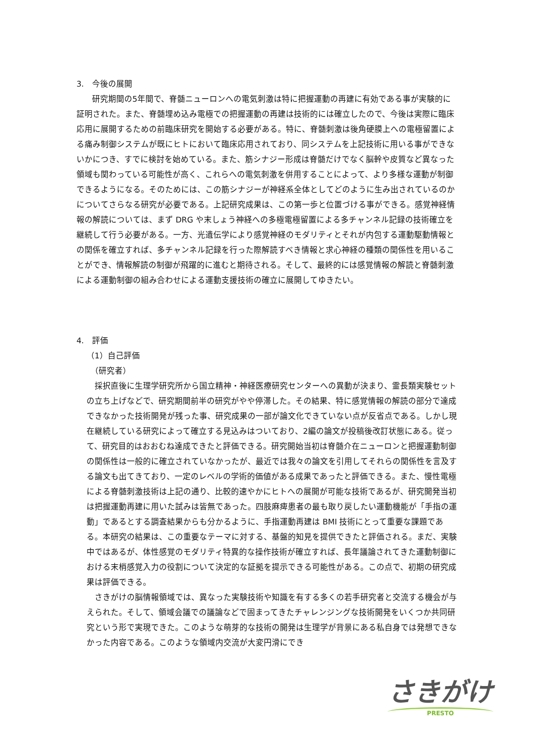3.　今後の展開
研究期間の5年間で、脊髄ニューロンへの電気刺激は特に把握運動の再建に有効である事が実験的に証明された。また、脊髄埋め込み電極での把握運動の再建は技術的には確立したので、今後は実際に臨床応用に展開するための前臨床研究を開始する必要がある。特に、脊髄刺激は後角硬膜上への電極留置による痛み制御システムが既にヒトにおいて臨床応用されており、同システムを上記技術に用いる事ができないかにつき、すでに検討を始めている。また、筋シナジー形成は脊髄だけでなく脳幹や皮質など異なった領域も関わっている可能性が高く、これらへの電気刺激を併用することによって、より多様な運動が制御できるようになる。そのためには、この筋シナジーが神経系全体としてどのように生み出されているのかについてさらなる研究が必要である。上記研究成果は、この第一歩と位置づける事ができる。感覚神経情報の解読については、まず DRG や末しょう神経への多極電極留置による多チャンネル記録の技術確立を継続して行う必要がある。一方、光遺伝学により感覚神経のモダリティとそれが内包する運動駆動情報との関係を確立すれば、多チャンネル記録を行った際解読すべき情報と求心神経の種類の関係性を用いることができ、情報解読の制御が飛躍的に進むと期待される。そして、最終的には感覚情報の解読と脊髄刺激による運動制御の組み合わせによる運動支援技術の確立に展開してゆきたい。
4.　評価
（1）自己評価
　（研究者）
採択直後に生理学研究所から国立精神・神経医療研究センターへの異動が決まり、霊長類実験セットの立ち上げなどで、研究期間前半の研究がやや停滞した。その結果、特に感覚情報の解読の部分で達成できなかった技術開発が残った事、研究成果の一部が論文化できていない点が反省点である。しかし現在継続している研究によって確立する見込みはついており、2編の論文が投稿後改訂状態にある。従って、研究目的はおおむね達成できたと評価できる。研究開始当初は脊髄介在ニューロンと把握運動制御の関係性は一般的に確立されていなかったが、最近では我々の論文を引用してそれらの関係性を言及する論文も出てきており、一定のレベルの学術的価値がある成果であったと評価できる。また、慢性電極による脊髄刺激技術は上記の通り、比較的速やかにヒトへの展開が可能な技術であるが、研究開発当初は把握運動再建に用いた試みは皆無であった。四肢麻痺患者の最も取り戻したい運動機能が「手指の運動」であるとする調査結果からも分かるように、手指運動再建は BMI 技術にとって重要な課題である。本研究の結果は、この重要なテーマに対する、基盤的知見を提供できたと評価される。まだ、実験中ではあるが、体性感覚のモダリティ特異的な操作技術が確立すれば、長年議論されてきた運動制御における末梢感覚入力の役割について決定的な証拠を提示できる可能性がある。この点で、初期の研究成果は評価できる。
さきがけの脳情報領域では、異なった実験技術や知識を有する多くの若手研究者と交流する機会が与えられた。そして、領域会議での議論などで固まってきたチャレンジングな技術開発をいくつか共同研究という形で実現できた。このような萌芽的な技術の開発は生理学が背景にある私自身では発想できなかった内容である。このような領域内交流が大変円滑にでき
さきがけ
PRESTO